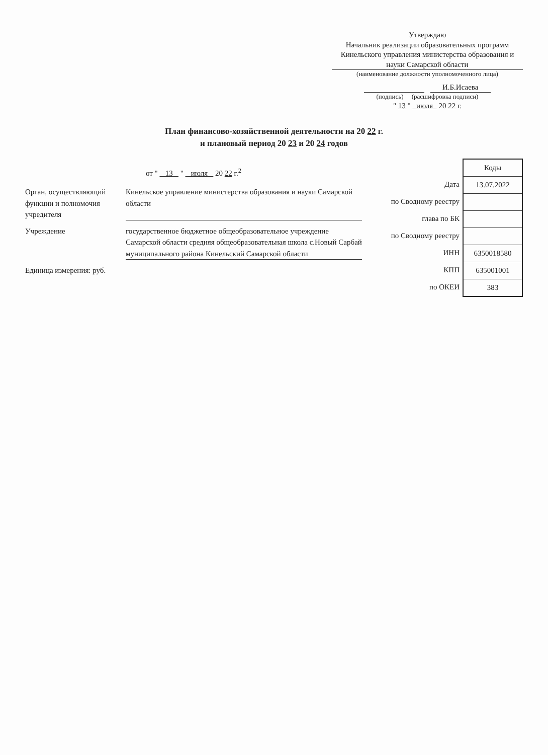Утверждаю
Начальник реализации образовательных программ Кинельского управления министерства образования и науки Самарской области
(наименование должности уполномоченного лица)
И.Б.Исаева
(подпись) (расшифровка подписи)
" 13 " июля 20 22 г.
План финансово-хозяйственной деятельности на 20 22 г.
и плановый период 20 23 и 20 24 годов
от " 13 " июля 20 22 г.<sup>2</sup>
Орган, осуществляющий функции и полномочия учредителя
Кинельское управление министерства образования и науки Самарской области
Учреждение государственное бюджетное общеобразовательное учреждение Самарской области средняя общеобразовательная школа с.Новый Сарбай муниципального района Кинельский Самарской области
Единица измерения: руб.
Дата
по Сводному реестру
глава по БК
по Сводному реестру
ИНН
КПП
по ОКЕИ
| Коды |
| --- |
| 13.07.2022 |
| 6350018580 |
| 635001001 |
| 383 |